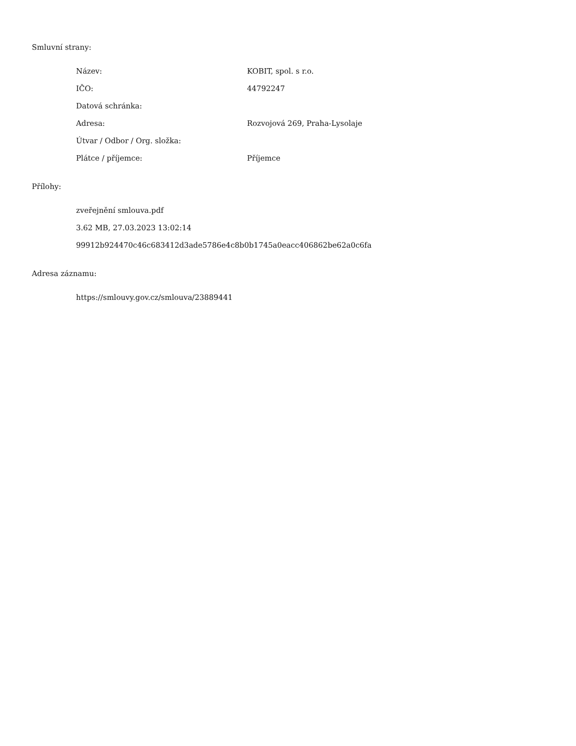Smluvní strany:
| Název: | KOBIT, spol. s r.o. |
| IČO: | 44792247 |
| Datová schránka: | |
| Adresa: | Rozvojová 269, Praha-Lysolaje |
| Útvar / Odbor / Org. složka: | |
| Plátce / příjemce: | Příjemce |
Přílohy:
zveřejnění smlouva.pdf
3.62 MB, 27.03.2023 13:02:14
99912b924470c46c683412d3ade5786e4c8b0b1745a0eacc406862be62a0c6fa
Adresa záznamu:
https://smlouvy.gov.cz/smlouva/23889441